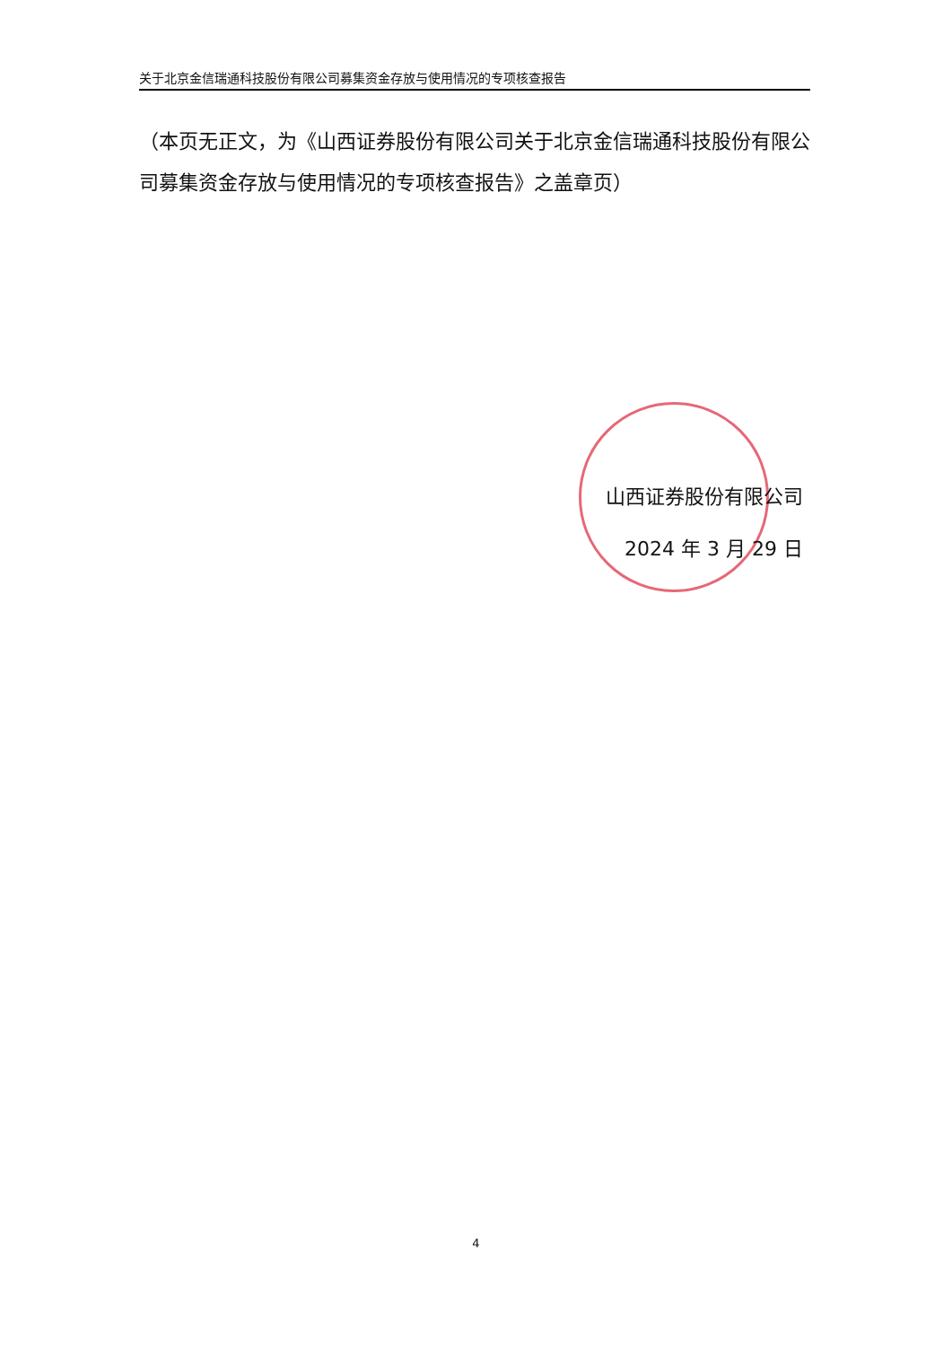关于北京金信瑞通科技股份有限公司募集资金存放与使用情况的专项核查报告
（本页无正文，为《山西证券股份有限公司关于北京金信瑞通科技股份有限公司募集资金存放与使用情况的专项核查报告》之盖章页）
山西证券股份有限公司
2024 年 3 月 29 日
4